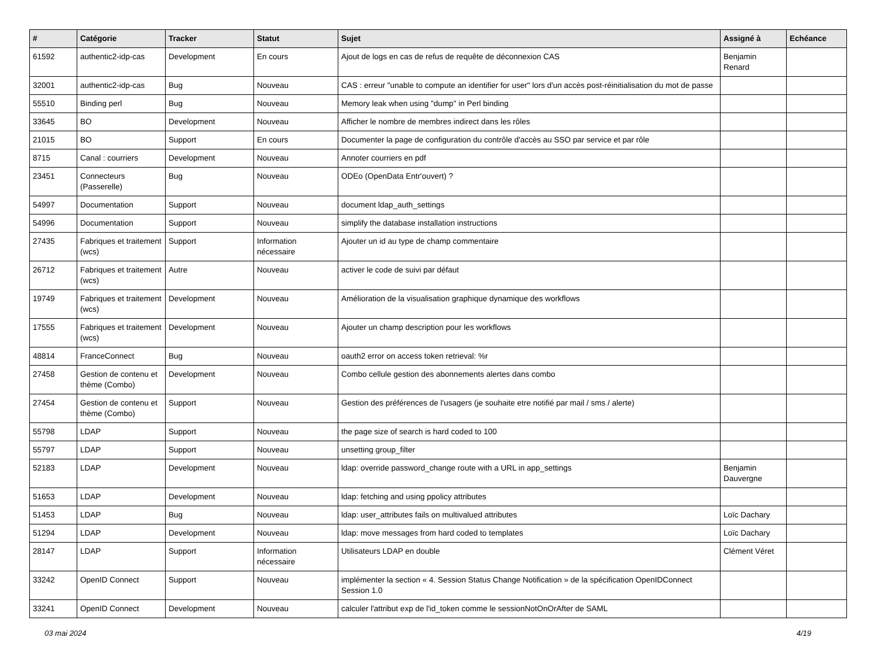| # | Catégorie | Tracker | Statut | Sujet | Assigné à | Echéance |
| --- | --- | --- | --- | --- | --- | --- |
| 61592 | authentic2-idp-cas | Development | En cours | Ajout de logs en cas de refus de requête de déconnexion CAS | Benjamin Renard | |
| 32001 | authentic2-idp-cas | Bug | Nouveau | CAS : erreur "unable to compute an identifier for user" lors d'un accès post-réinitialisation du mot de passe | | |
| 55510 | Binding perl | Bug | Nouveau | Memory leak when using "dump" in Perl binding | | |
| 33645 | BO | Development | Nouveau | Afficher le nombre de membres indirect dans les rôles | | |
| 21015 | BO | Support | En cours | Documenter la page de configuration du contrôle d'accès au SSO par service et par rôle | | |
| 8715 | Canal : courriers | Development | Nouveau | Annoter courriers en pdf | | |
| 23451 | Connecteurs (Passerelle) | Bug | Nouveau | ODEo (OpenData Entr'ouvert) ? | | |
| 54997 | Documentation | Support | Nouveau | document ldap_auth_settings | | |
| 54996 | Documentation | Support | Nouveau | simplify the database installation instructions | | |
| 27435 | Fabriques et traitement (wcs) | Support | Information nécessaire | Ajouter un id au type de champ commentaire | | |
| 26712 | Fabriques et traitement (wcs) | Autre | Nouveau | activer le code de suivi par défaut | | |
| 19749 | Fabriques et traitement (wcs) | Development | Nouveau | Amélioration de la visualisation graphique dynamique des workflows | | |
| 17555 | Fabriques et traitement (wcs) | Development | Nouveau | Ajouter un champ description pour les workflows | | |
| 48814 | FranceConnect | Bug | Nouveau | oauth2 error on access token retrieval: %r | | |
| 27458 | Gestion de contenu et thème (Combo) | Development | Nouveau | Combo cellule gestion des abonnements alertes dans combo | | |
| 27454 | Gestion de contenu et thème (Combo) | Support | Nouveau | Gestion des préférences de l'usagers (je souhaite etre notifié par mail / sms / alerte) | | |
| 55798 | LDAP | Support | Nouveau | the page size of search is hard coded to 100 | | |
| 55797 | LDAP | Support | Nouveau | unsetting group_filter | | |
| 52183 | LDAP | Development | Nouveau | ldap: override password_change route with a URL in app_settings | Benjamin Dauvergne | |
| 51653 | LDAP | Development | Nouveau | ldap: fetching and using ppolicy attributes | | |
| 51453 | LDAP | Bug | Nouveau | ldap: user_attributes fails on multivalued attributes | Loïc Dachary | |
| 51294 | LDAP | Development | Nouveau | ldap: move messages from hard coded to templates | Loïc Dachary | |
| 28147 | LDAP | Support | Information nécessaire | Utilisateurs LDAP en double | Clément Véret | |
| 33242 | OpenID Connect | Support | Nouveau | implémenter la section « 4. Session Status Change Notification » de la spécification OpenIDConnect Session 1.0 | | |
| 33241 | OpenID Connect | Development | Nouveau | calculer l'attribut exp de l'id_token comme le sessionNotOnOrAfter de SAML | | |
03 mai 2024 4/19